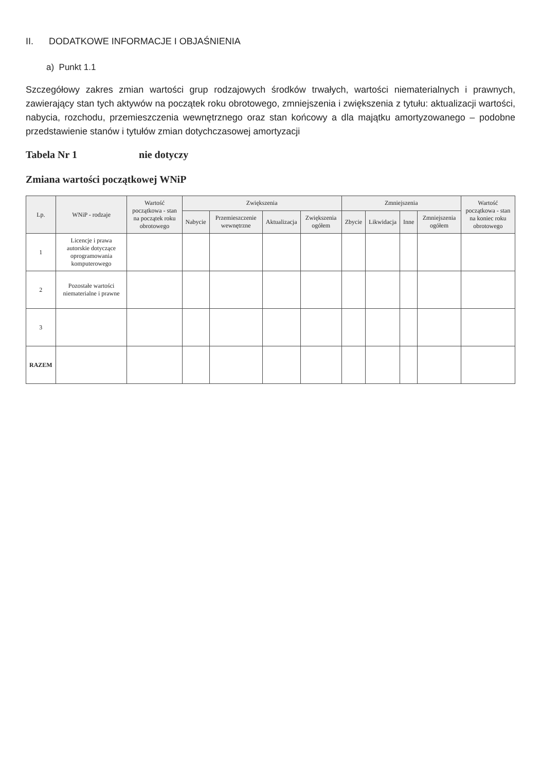II. DODATKOWE INFORMACJE I OBJAŚNIENIA
a) Punkt 1.1
Szczegółowy zakres zmian wartości grup rodzajowych środków trwałych, wartości niematerialnych i prawnych, zawierający stan tych aktywów na początek roku obrotowego, zmniejszenia i zwiększenia z tytułu: aktualizacji wartości, nabycia, rozchodu, przemieszczenia wewnętrznego oraz stan końcowy a dla majątku amortyzowanego – podobne przedstawienie stanów i tytułów zmian dotychczasowej amortyzacji
Tabela Nr 1 nie dotyczy
Zmiana wartości początkowej WNiP
| Lp. | WNiP - rodzaje | Wartość początkowa - stan na początek roku obrotowego | Zwiększenia | | | | Zmniejszenia | | | | Wartość początkowa - stan na koniec roku obrotowego |
| --- | --- | --- | --- | --- | --- | --- | --- | --- | --- | --- | --- |
| | | | Nabycie | Przemieszczenie wewnętrzne | Aktualizacja | Zwiększenia ogółem | Zbycie | Likwidacja | Inne | Zmniejszenia ogółem | |
| 1 | Licencje i prawa autorskie dotyczące oprogramowania komputerowego | | | | | | | | | | |
| 2 | Pozostałe wartości niematerialne i prawne | | | | | | | | | | |
| 3 | | | | | | | | | | | |
| RAZEM | | | | | | | | | | | |